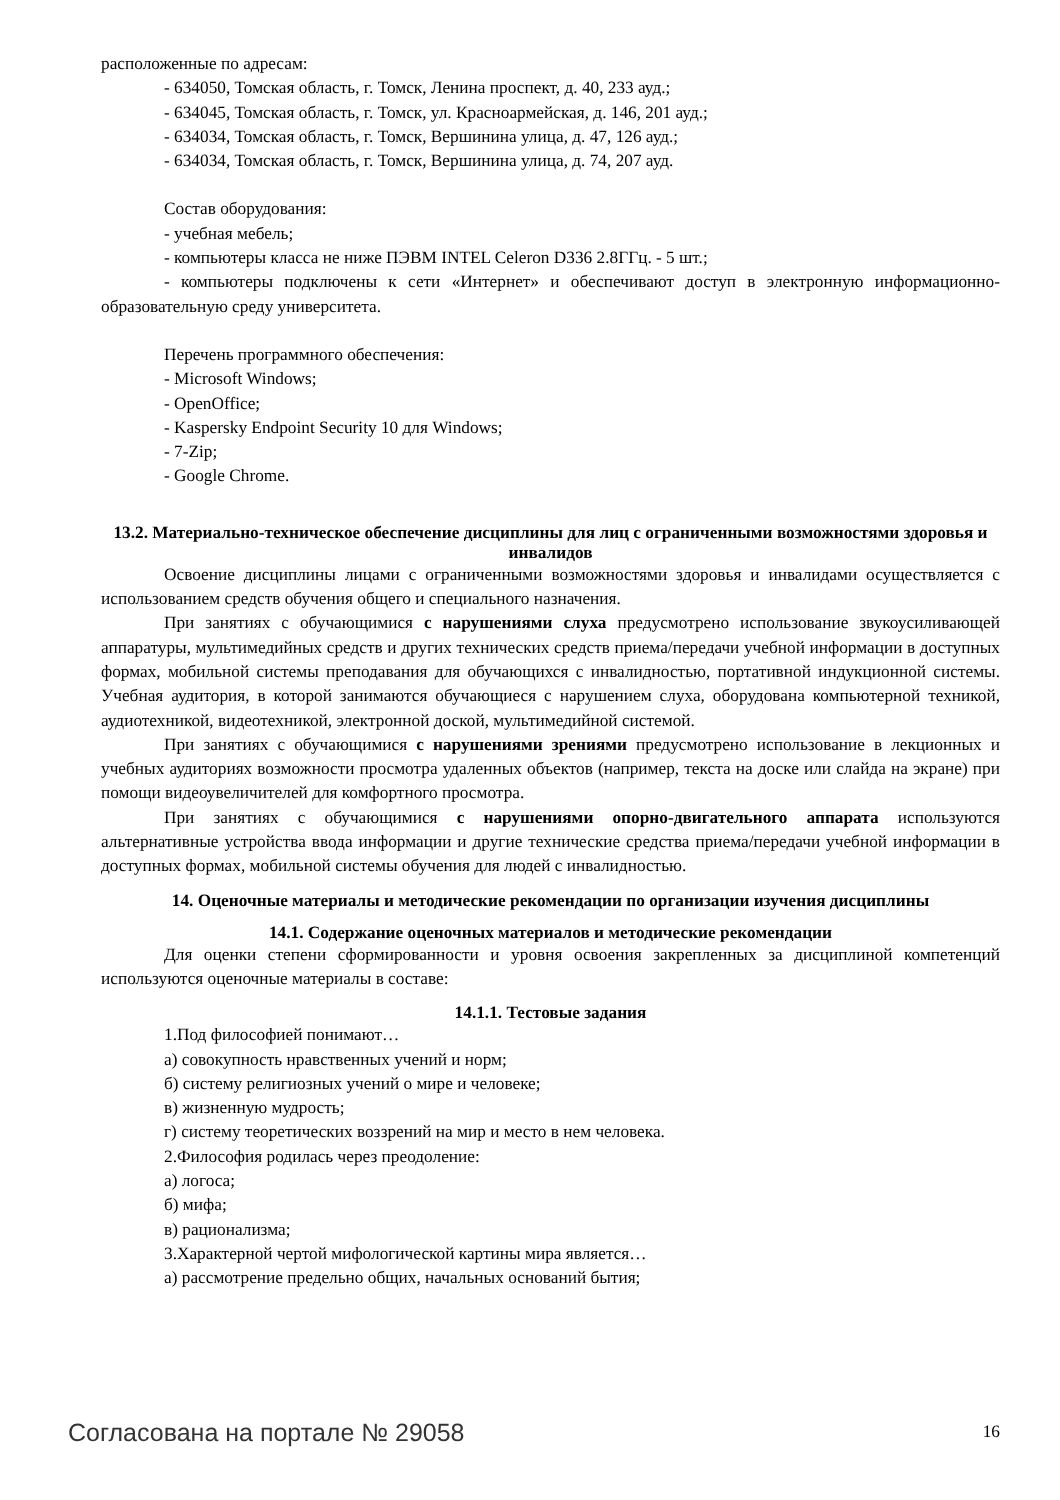расположенные по адресам:
- 634050, Томская область, г. Томск, Ленина проспект, д. 40, 233 ауд.;
- 634045, Томская область, г. Томск, ул. Красноармейская, д. 146, 201 ауд.;
- 634034, Томская область, г. Томск, Вершинина улица, д. 47, 126 ауд.;
- 634034, Томская область, г. Томск, Вершинина улица, д. 74, 207 ауд.
Состав оборудования:
- учебная мебель;
- компьютеры класса не ниже ПЭВМ INTEL Celeron D336 2.8ГГц. - 5 шт.;
- компьютеры подключены к сети «Интернет» и обеспечивают доступ в электронную информационно-образовательную среду университета.
Перечень программного обеспечения:
- Microsoft Windows;
- OpenOffice;
- Kaspersky Endpoint Security 10 для Windows;
- 7-Zip;
- Google Chrome.
13.2. Материально-техническое обеспечение дисциплины для лиц с ограниченными возможностями здоровья и инвалидов
Освоение дисциплины лицами с ограниченными возможностями здоровья и инвалидами осуществляется с использованием средств обучения общего и специального назначения.
При занятиях с обучающимися с нарушениями слуха предусмотрено использование звукоусиливающей аппаратуры, мультимедийных средств и других технических средств приема/передачи учебной информации в доступных формах, мобильной системы преподавания для обучающихся с инвалидностью, портативной индукционной системы. Учебная аудитория, в которой занимаются обучающиеся с нарушением слуха, оборудована компьютерной техникой, аудиотехникой, видеотехникой, электронной доской, мультимедийной системой.
При занятиях с обучающимися с нарушениями зрениями предусмотрено использование в лекционных и учебных аудиториях возможности просмотра удаленных объектов (например, текста на доске или слайда на экране) при помощи видеоувеличителей для комфортного просмотра.
При занятиях с обучающимися с нарушениями опорно-двигательного аппарата используются альтернативные устройства ввода информации и другие технические средства приема/передачи учебной информации в доступных формах, мобильной системы обучения для людей с инвалидностью.
14. Оценочные материалы и методические рекомендации по организации изучения дисциплины
14.1. Содержание оценочных материалов и методические рекомендации
Для оценки степени сформированности и уровня освоения закрепленных за дисциплиной компетенций используются оценочные материалы в составе:
14.1.1. Тестовые задания
1.Под философией понимают…
а) совокупность нравственных учений и норм;
б) систему религиозных учений о мире и человеке;
в) жизненную мудрость;
г) систему теоретических воззрений на мир и место в нем человека.
2.Философия родилась через преодоление:
а) логоса;
б) мифа;
в) рационализма;
3.Характерной чертой мифологической картины мира является…
а) рассмотрение предельно общих, начальных оснований бытия;
Согласована на портале № 29058 16